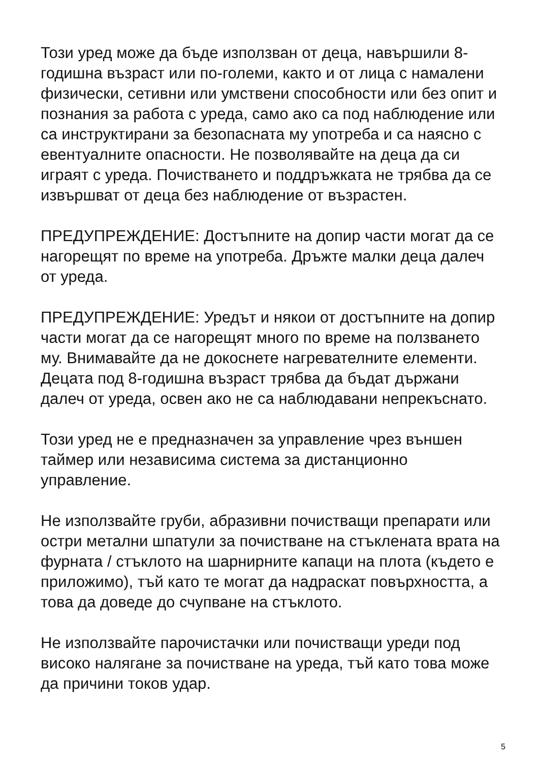Този уред може да бъде използван от деца, навършили 8-годишна възраст или по-големи, както и от лица с намалени физически, сетивни или умствени способности или без опит и познания за работа с уреда, само ако са под наблюдение или са инструктирани за безопасната му употреба и са наясно с евентуалните опасности. Не позволявайте на деца да си играят с уреда. Почистването и поддръжката не трябва да се извършват от деца без наблюдение от възрастен.
ПРЕДУПРЕЖДЕНИЕ: Достъпните на допир части могат да се нагорещят по време на употреба. Дръжте малки деца далеч от уреда.
ПРЕДУПРЕЖДЕНИЕ: Уредът и някои от достъпните на допир части могат да се нагорещят много по време на ползването му. Внимавайте да не докоснете нагревателните елементи. Децата под 8-годишна възраст трябва да бъдат държани далеч от уреда, освен ако не са наблюдавани непрекъснато.
Този уред не е предназначен за управление чрез външен таймер или независима система за дистанционно управление.
Не използвайте груби, абразивни почистващи препарати или остри метални шпатули за почистване на стъклената врата на фурната / стъклото на шарнирните капаци на плота (където е приложимо), тъй като те могат да надраскат повърхността, а това да доведе до счупване на стъклото.
Не използвайте парочистачки или почистващи уреди под високо налягане за почистване на уреда, тъй като това може да причини токов удар.
5